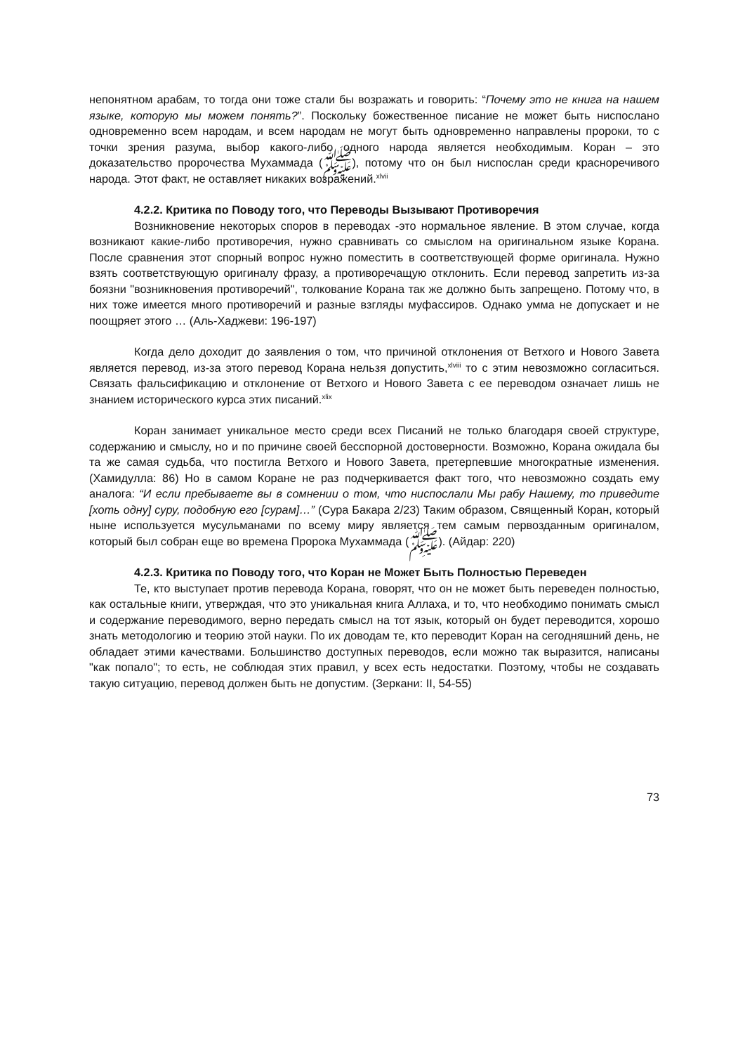непонятном арабам, то тогда они тоже стали бы возражать и говорить: “Почему это не книга на нашем языке, которую мы можем понять?”. Поскольку божественное писание не может быть ниспослано одновременно всем народам, и всем народам не могут быть одновременно направлены пророки, то с точки зрения разума, выбор какого-либо одного народа является необходимым. Коран – это доказательство пророчества Мухаммада (ﷺ), потому что он был ниспослан среди красноречивого народа. Этот факт, не оставляет никаких возражений.<sup>xlvii</sup>
4.2.2. Критика по Поводу того, что Переводы Вызывают Противоречия
Возникновение некоторых споров в переводах -это нормальное явление. В этом случае, когда возникают какие-либо противоречия, нужно сравнивать со смыслом на оригинальном языке Корана. После сравнения этот спорный вопрос нужно поместить в соответствующей форме оригинала. Нужно взять соответствующую оригиналу фразу, а противоречащую отклонить. Если перевод запретить из-за боязни "возникновения противоречий", толкование Корана так же должно быть запрещено. Потому что, в них тоже имеется много противоречий и разные взгляды муфассиров. Однако умма не допускает и не поощряет этого … (Аль-Хаджеви: 196-197)
Когда дело доходит до заявления о том, что причиной отклонения от Ветхого и Нового Завета является перевод, из-за этого перевод Корана нельзя допустить,<sup>xlviii</sup> то с этим невозможно согласиться. Связать фальсификацию и отклонение от Ветхого и Нового Завета с ее переводом означает лишь не знанием исторического курса этих писаний.<sup>xlix</sup>
Коран занимает уникальное место среди всех Писаний не только благодаря своей структуре, содержанию и смыслу, но и по причине своей бесспорной достоверности. Возможно, Корана ожидала бы та же самая судьба, что постигла Ветхого и Нового Завета, претерпевшие многократные изменения. (Хамидулла: 86) Но в самом Коране не раз подчеркивается факт того, что невозможно создать ему аналога: “И если пребываете вы в сомнении о том, что ниспослали Мы рабу Нашему, то приведите [хоть одну] суру, подобную его [сурам]…” (Сура Бакара 2/23) Таким образом, Священный Коран, который ныне используется мусульманами по всему миру является тем самым первозданным оригиналом, который был собран еще во времена Пророка Мухаммада (ﷺ). (Айдар: 220)
4.2.3. Критика по Поводу того, что Коран не Может Быть Полностью Переведен
Те, кто выступает против перевода Корана, говорят, что он не может быть переведен полностью, как остальные книги, утверждая, что это уникальная книга Аллаха, и то, что необходимо понимать смысл и содержание переводимого, верно передать смысл на тот язык, который он будет переводится, хорошо знать методологию и теорию этой науки. По их доводам те, кто переводит Коран на сегодняшний день, не обладает этими качествами. Большинство доступных переводов, если можно так выразится, написаны "как попало"; то есть, не соблюдая этих правил, у всех есть недостатки. Поэтому, чтобы не создавать такую ситуацию, перевод должен быть не допустим. (Зеркани: II, 54-55)
73